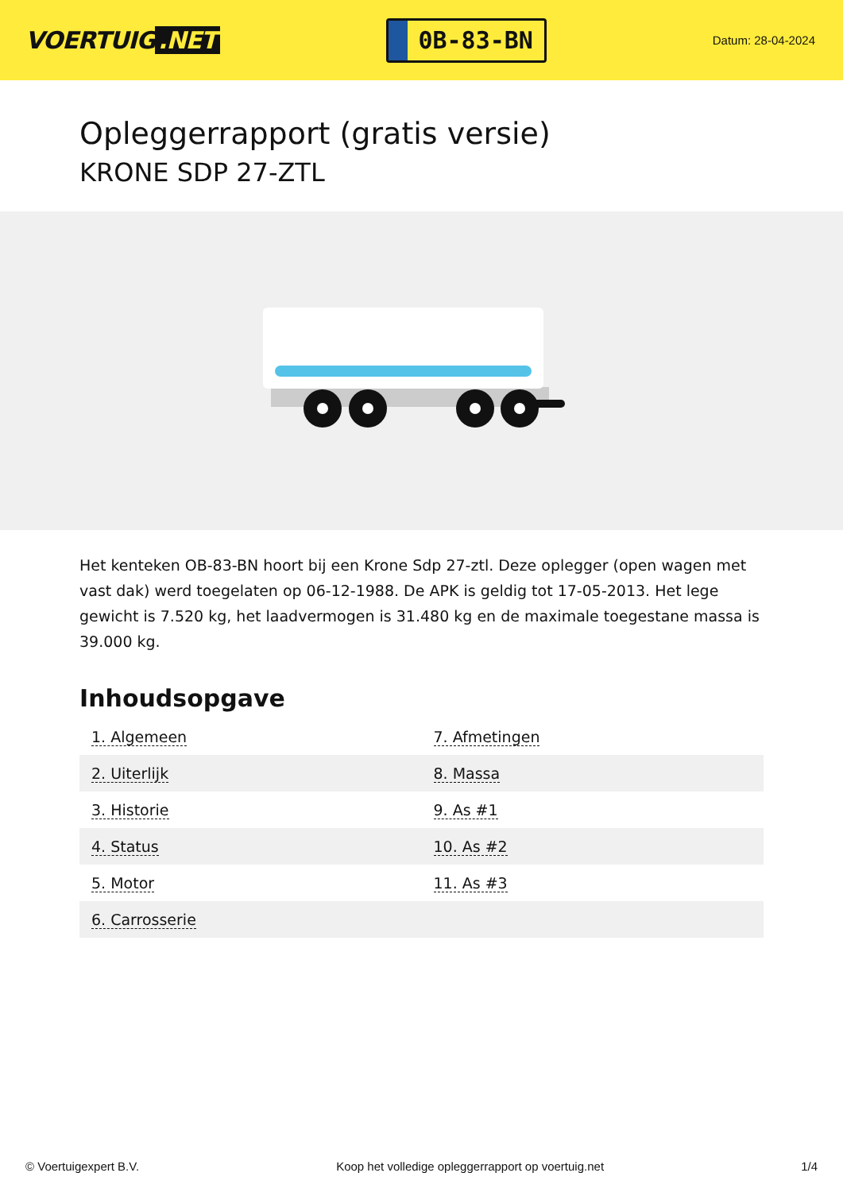VOERTUIG.NET
0B-83-BN
Datum: 28-04-2024
Opleggerrapport (gratis versie)
KRONE SDP 27-ZTL
Het kenteken OB-83-BN hoort bij een Krone Sdp 27-ztl. Deze oplegger (open wagen met vast dak) werd toegelaten op 06-12-1988. De APK is geldig tot 17-05-2013. Het lege gewicht is 7.520 kg, het laadvermogen is 31.480 kg en de maximale toegestane massa is 39.000 kg.
Inhoudsopgave
| 1. Algemeen | 7. Afmetingen |
| 2. Uiterlijk | 8. Massa |
| 3. Historie | 9. As #1 |
| 4. Status | 10. As #2 |
| 5. Motor | 11. As #3 |
| 6. Carrosserie | |
© Voertuigexpert B.V. Koop het volledige opleggerrapport op voertuig.net 1/4